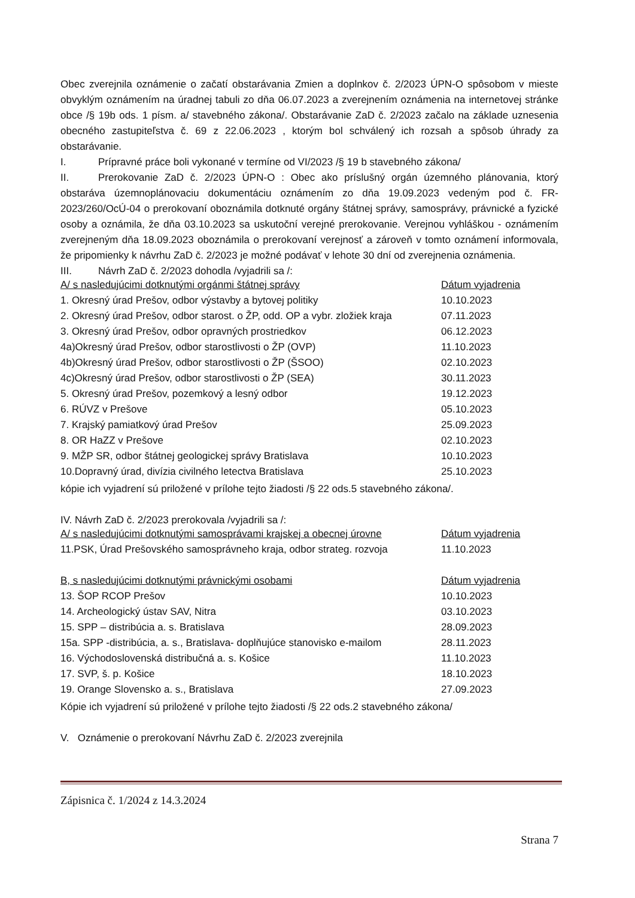Obec zverejnila oznámenie o začatí obstarávania Zmien a doplnkov č. 2/2023 ÚPN-O spôsobom v mieste obvyklým oznámením na úradnej tabuli zo dňa 06.07.2023 a zverejnením oznámenia na internetovej stránke obce /§ 19b ods. 1 písm. a/ stavebného zákona/. Obstarávanie ZaD č. 2/2023 začalo na základe uznesenia obecného zastupiteľstva č. 69 z 22.06.2023 , ktorým bol schválený ich rozsah a spôsob úhrady za obstarávanie.
I. Prípravné práce boli vykonané v termíne od VI/2023 /§ 19 b stavebného zákona/
II. Prerokovanie ZaD č. 2/2023 ÚPN-O : Obec ako príslušný orgán územného plánovania, ktorý obstaráva územnoplánovaciu dokumentáciu oznámením zo dňa 19.09.2023 vedeným pod č. FR-2023/260/OcÚ-04 o prerokovaní oboznámila dotknuté orgány štátnej správy, samosprávy, právnické a fyzické osoby a oznámila, že dňa 03.10.2023 sa uskutoční verejné prerokovanie. Verejnou vyhláškou - oznámením zverejneným dňa 18.09.2023 oboznámila o prerokovaní verejnosť a zároveň v tomto oznámení informovala, že pripomienky k návrhu ZaD č. 2/2023 je možné podávať v lehote 30 dní od zverejnenia oznámenia.
III. Návrh ZaD č. 2/2023 dohodla /vyjadrili sa /:
| A/ s nasledujúcimi dotknutými orgánmi štátnej správy | Dátum vyjadrenia |
| 1. Okresný úrad Prešov, odbor výstavby a bytovej politiky | 10.10.2023 |
| 2. Okresný úrad Prešov, odbor starost. o ŽP, odd. OP a vybr. zložiek kraja | 07.11.2023 |
| 3. Okresný úrad Prešov, odbor opravných prostriedkov | 06.12.2023 |
| 4a)Okresný úrad Prešov, odbor starostlivosti o ŽP (OVP) | 11.10.2023 |
| 4b)Okresný úrad Prešov, odbor starostlivosti o ŽP (ŠSOO) | 02.10.2023 |
| 4c)Okresný úrad Prešov, odbor starostlivosti o ŽP (SEA) | 30.11.2023 |
| 5. Okresný úrad Prešov, pozemkový a lesný odbor | 19.12.2023 |
| 6. RÚVZ v Prešove | 05.10.2023 |
| 7. Krajský pamiatkový úrad Prešov | 25.09.2023 |
| 8. OR HaZZ v Prešove | 02.10.2023 |
| 9. MŽP SR, odbor štátnej geologickej správy Bratislava | 10.10.2023 |
| 10.Dopravný úrad, divízia civilného letectva Bratislava | 25.10.2023 |
kópie ich vyjadrení sú priložené v prílohe tejto žiadosti /§ 22 ods.5 stavebného zákona/.
IV. Návrh ZaD č. 2/2023 prerokovala /vyjadrili sa /:
| A/ s nasledujúcimi dotknutými samosprávami krajskej a obecnej úrovne | Dátum vyjadrenia |
| 11.PSK, Úrad Prešovského samosprávneho kraja, odbor strateg. rozvoja | 11.10.2023 |
| B, s nasledujúcimi dotknutými právnickými osobami | Dátum vyjadrenia |
| 13. ŠOP RCOP Prešov | 10.10.2023 |
| 14. Archeologický ústav SAV, Nitra | 03.10.2023 |
| 15. SPP – distribúcia a. s. Bratislava | 28.09.2023 |
| 15a. SPP -distribúcia, a. s., Bratislava- doplňujúce stanovisko e-mailom | 28.11.2023 |
| 16. Východoslovenská distribučná a. s. Košice | 11.10.2023 |
| 17. SVP, š. p. Košice | 18.10.2023 |
| 19. Orange Slovensko a. s., Bratislava | 27.09.2023 |
Kópie ich vyjadrení sú priložené v prílohe tejto žiadosti /§ 22 ods.2 stavebného zákona/
V. Oznámenie o prerokovaní Návrhu ZaD č. 2/2023 zverejnila
Zápisnica č. 1/2024 z 14.3.2024
Strana 7